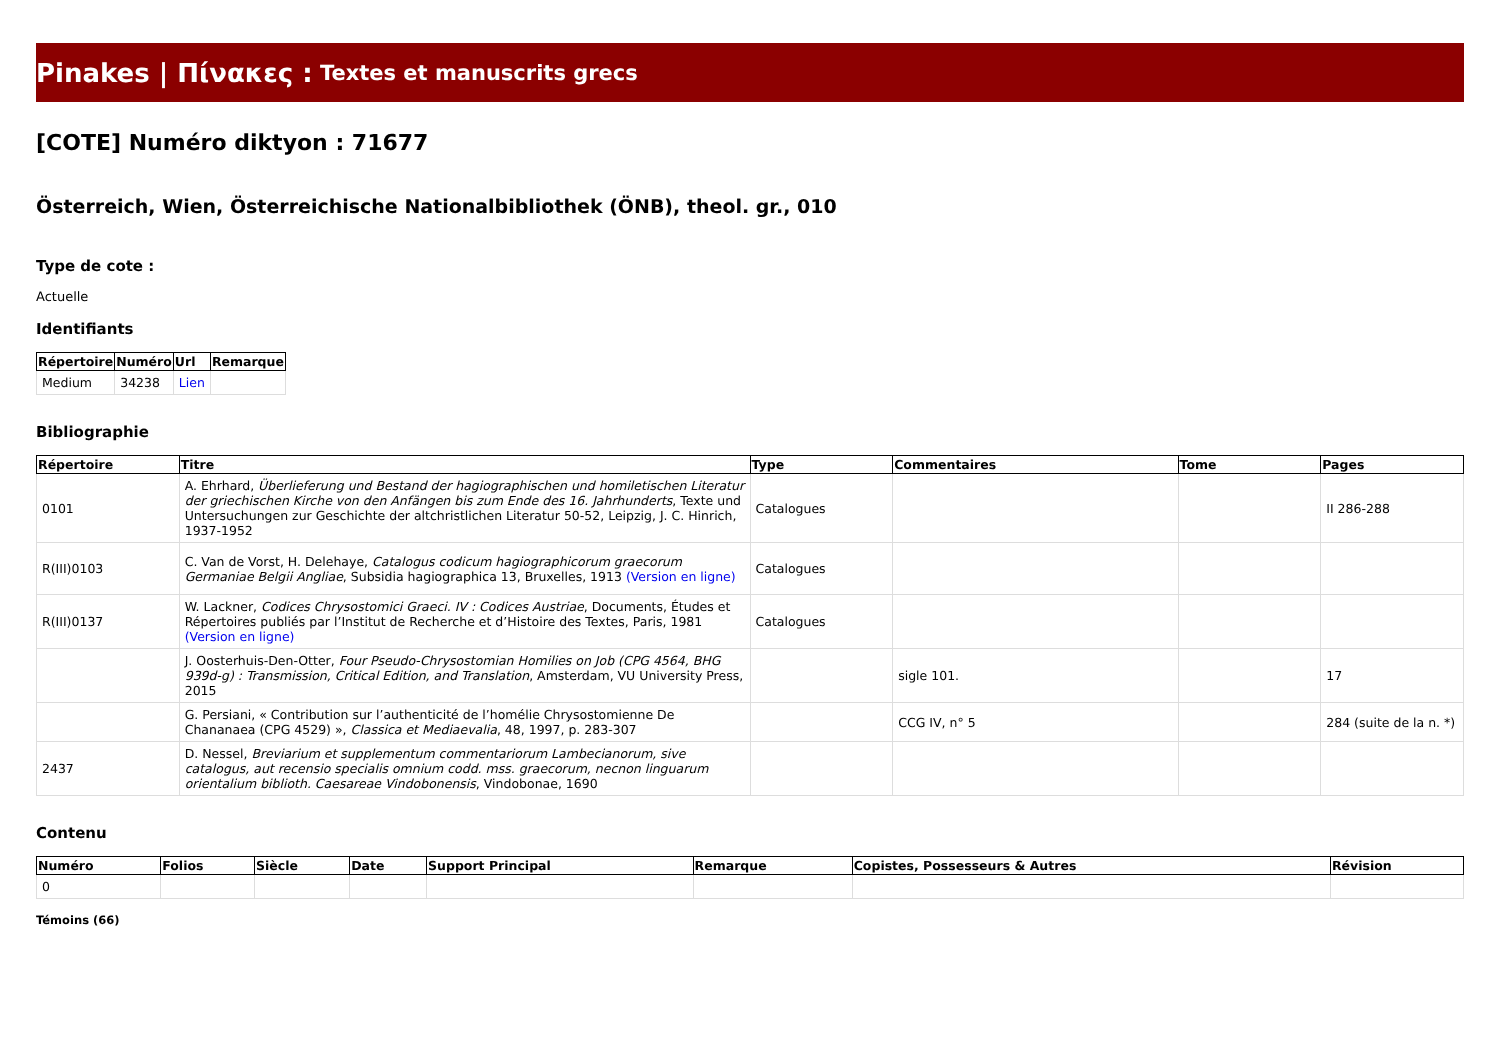Pinakes | Πίνακες : Textes et manuscrits grecs
[COTE] Numéro diktyon : 71677
Österreich, Wien, Österreichische Nationalbibliothek (ÖNB), theol. gr., 010
Type de cote :
Actuelle
Identifiants
| Répertoire | Numéro | Url | Remarque |
| --- | --- | --- | --- |
| Medium | 34238 | Lien | |
Bibliographie
| Répertoire | Titre | Type | Commentaires | Tome | Pages |
| --- | --- | --- | --- | --- | --- |
| 0101 | A. Ehrhard, Überlieferung und Bestand der hagiographischen und homiletischen Literatur der griechischen Kirche von den Anfängen bis zum Ende des 16. Jahrhunderts , Texte und Untersuchungen zur Geschichte der altchristlichen Literatur 50-52, Leipzig, J. C. Hinrich, 1937-1952 | Catalogues | | | II 286-288 |
| R(III)0103 | C. Van de Vorst, H. Delehaye, Catalogus codicum hagiographicorum graecorum Germaniae Belgii Angliae , Subsidia hagiographica 13, Bruxelles, 1913 (Version en ligne) | Catalogues | | | |
| R(III)0137 | W. Lackner, Codices Chrysostomici Graeci. IV : Codices Austriae , Documents, Études et Répertoires publiés par l’Institut de Recherche et d’Histoire des Textes, Paris, 1981 (Version en ligne) | Catalogues | | | |
| | J. Oosterhuis-Den-Otter, Four Pseudo-Chrysostomian Homilies on Job (CPG 4564, BHG 939d-g) : Transmission, Critical Edition, and Translation , Amsterdam, VU University Press, 2015 | | sigle 101. | | 17 |
| | G. Persiani, « Contribution sur l’authenticité de l’homélie Chrysostomienne De Chananaea (CPG 4529) », Classica et Mediaevalia , 48, 1997, p. 283-307 | | CCG IV, n° 5 | | 284 (suite de la n. *) |
| 2437 | D. Nessel, Breviarium et supplementum commentariorum Lambecianorum, sive catalogus, aut recensio specialis omnium codd. mss. graecorum, necnon linguarum orientalium biblioth. Caesareae Vindobonensis , Vindobonae, 1690 | | | | |
Contenu
| Numéro | Folios | Siècle | Date | Support Principal | Remarque | Copistes, Possesseurs & Autres | Révision |
| --- | --- | --- | --- | --- | --- | --- | --- |
| 0 | | | | | | | |
Témoins (66)